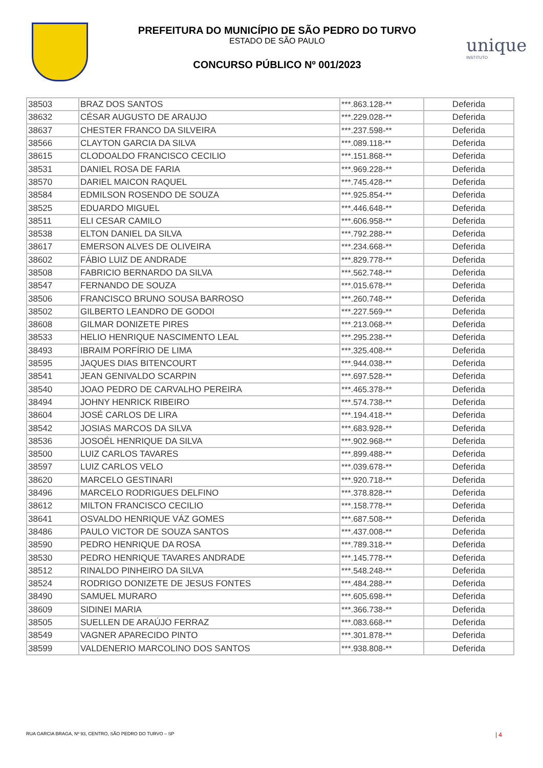PREFEITURA DO MUNICÍPIO DE SÃO PEDRO DO TURVO
ESTADO DE SÃO PAULO
CONCURSO PÚBLICO Nº 001/2023
unique
INSTITUTO
| 38503 | BRAZ DOS SANTOS | ***.863.128-** | Deferida |
| 38632 | CÉSAR AUGUSTO DE ARAUJO | ***.229.028-** | Deferida |
| 38637 | CHESTER FRANCO DA SILVEIRA | ***.237.598-** | Deferida |
| 38566 | CLAYTON GARCIA DA SILVA | ***.089.118-** | Deferida |
| 38615 | CLODOALDO FRANCISCO CECILIO | ***.151.868-** | Deferida |
| 38531 | DANIEL ROSA DE FARIA | ***.969.228-** | Deferida |
| 38570 | DARIEL MAICON RAQUEL | ***.745.428-** | Deferida |
| 38584 | EDMILSON ROSENDO DE SOUZA | ***.925.854-** | Deferida |
| 38525 | EDUARDO MIGUEL | ***.446.648-** | Deferida |
| 38511 | ELI CESAR CAMILO | ***.606.958-** | Deferida |
| 38538 | ELTON DANIEL DA SILVA | ***.792.288-** | Deferida |
| 38617 | EMERSON ALVES DE OLIVEIRA | ***.234.668-** | Deferida |
| 38602 | FÁBIO LUIZ DE ANDRADE | ***.829.778-** | Deferida |
| 38508 | FABRICIO BERNARDO DA SILVA | ***.562.748-** | Deferida |
| 38547 | FERNANDO DE SOUZA | ***.015.678-** | Deferida |
| 38506 | FRANCISCO BRUNO SOUSA BARROSO | ***.260.748-** | Deferida |
| 38502 | GILBERTO LEANDRO DE GODOI | ***.227.569-** | Deferida |
| 38608 | GILMAR DONIZETE PIRES | ***.213.068-** | Deferida |
| 38533 | HELIO HENRIQUE NASCIMENTO LEAL | ***.295.238-** | Deferida |
| 38493 | IBRAIM PORFÍRIO DE LIMA | ***.325.408-** | Deferida |
| 38595 | JAQUES DIAS BITENCOURT | ***.944.038-** | Deferida |
| 38541 | JEAN GENIVALDO SCARPIN | ***.697.528-** | Deferida |
| 38540 | JOAO PEDRO DE CARVALHO PEREIRA | ***.465.378-** | Deferida |
| 38494 | JOHNY HENRICK RIBEIRO | ***.574.738-** | Deferida |
| 38604 | JOSÉ CARLOS DE LIRA | ***.194.418-** | Deferida |
| 38542 | JOSIAS MARCOS DA SILVA | ***.683.928-** | Deferida |
| 38536 | JOSOÉL HENRIQUE DA SILVA | ***.902.968-** | Deferida |
| 38500 | LUIZ CARLOS TAVARES | ***.899.488-** | Deferida |
| 38597 | LUIZ CARLOS VELO | ***.039.678-** | Deferida |
| 38620 | MARCELO GESTINARI | ***.920.718-** | Deferida |
| 38496 | MARCELO RODRIGUES DELFINO | ***.378.828-** | Deferida |
| 38612 | MILTON FRANCISCO CECILIO | ***.158.778-** | Deferida |
| 38641 | OSVALDO HENRIQUE VÁZ GOMES | ***.687.508-** | Deferida |
| 38486 | PAULO VICTOR DE SOUZA SANTOS | ***.437.008-** | Deferida |
| 38590 | PEDRO HENRIQUE DA ROSA | ***.789.318-** | Deferida |
| 38530 | PEDRO HENRIQUE TAVARES ANDRADE | ***.145.778-** | Deferida |
| 38512 | RINALDO PINHEIRO DA SILVA | ***.548.248-** | Deferida |
| 38524 | RODRIGO DONIZETE DE JESUS FONTES | ***.484.288-** | Deferida |
| 38490 | SAMUEL MURARO | ***.605.698-** | Deferida |
| 38609 | SIDINEI MARIA | ***.366.738-** | Deferida |
| 38505 | SUELLEN DE ARAÚJO FERRAZ | ***.083.668-** | Deferida |
| 38549 | VAGNER APARECIDO PINTO | ***.301.878-** | Deferida |
| 38599 | VALDENERIO MARCOLINO DOS SANTOS | ***.938.808-** | Deferida |
RUA GARCIA BRAGA, Nº 93, CENTRO, SÃO PEDRO DO TURVO – SP | 4